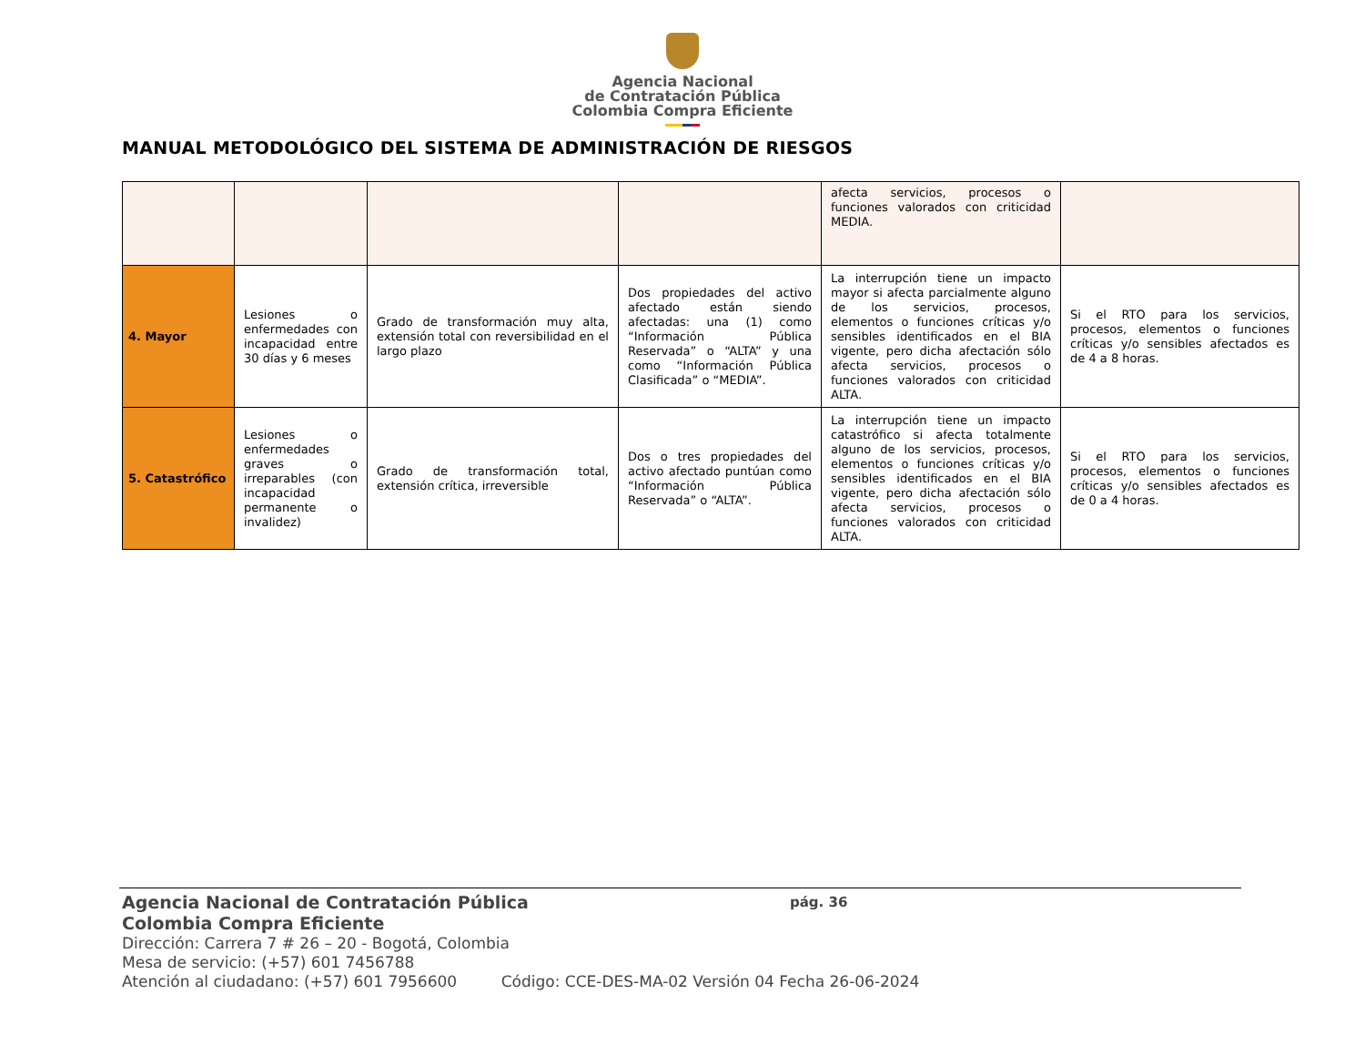Agencia Nacional
de Contratación Pública
Colombia Compra Eficiente
MANUAL METODOLÓGICO DEL SISTEMA DE ADMINISTRACIÓN DE RIESGOS
| | | | | afecta servicios, procesos o funciones valorados con criticidad MEDIA. | |
| 4. Mayor | Lesiones o enfermedades con incapacidad entre 30 días y 6 meses | Grado de transformación muy alta, extensión total con reversibilidad en el largo plazo | Dos propiedades del activo afectado están siendo afectadas: una (1) como “Información Pública Reservada” o “ALTA” y una como “Información Pública Clasificada” o “MEDIA”. | La interrupción tiene un impacto mayor si afecta parcialmente alguno de los servicios, procesos, elementos o funciones críticas y/o sensibles identificados en el BIA vigente, pero dicha afectación sólo afecta servicios, procesos o funciones valorados con criticidad ALTA. | Si el RTO para los servicios, procesos, elementos o funciones críticas y/o sensibles afectados es de 4 a 8 horas. |
| 5. Catastrófico | Lesiones o enfermedades graves o irreparables (con incapacidad permanente o invalidez) | Grado de transformación total, extensión crítica, irreversible | Dos o tres propiedades del activo afectado puntúan como “Información Pública Reservada” o “ALTA”. | La interrupción tiene un impacto catastrófico si afecta totalmente alguno de los servicios, procesos, elementos o funciones críticas y/o sensibles identificados en el BIA vigente, pero dicha afectación sólo afecta servicios, procesos o funciones valorados con criticidad ALTA. | Si el RTO para los servicios, procesos, elementos o funciones críticas y/o sensibles afectados es de 0 a 4 horas. |
Agencia Nacional de Contratación Pública pág. 36
Colombia Compra Eficiente
Dirección: Carrera 7 # 26 – 20 - Bogotá, Colombia
Mesa de servicio: (+57) 601 7456788
Atención al ciudadano: (+57) 601 7956600 Código: CCE-DES-MA-02 Versión 04 Fecha 26-06-2024